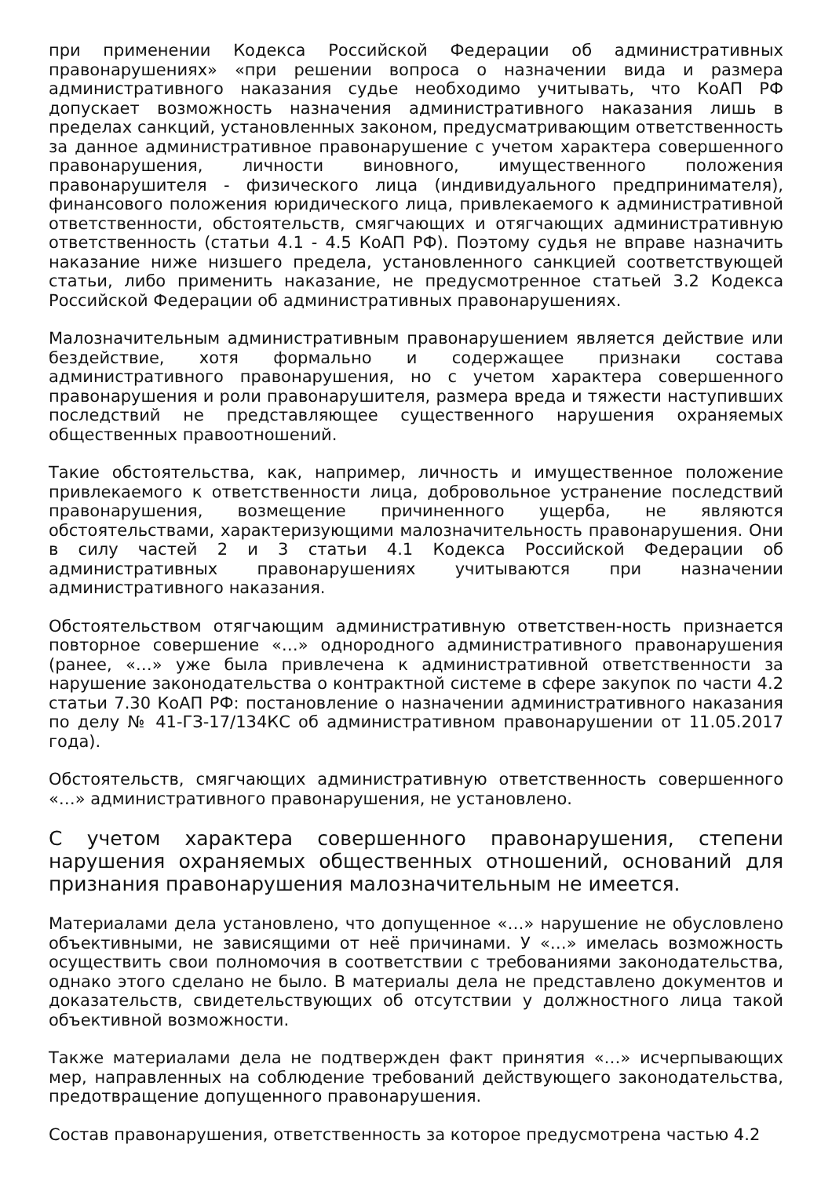при применении Кодекса Российской Федерации об административных правонарушениях» «при решении вопроса о назначении вида и размера административного наказания судье необходимо учитывать, что КоАП РФ допускает возможность назначения административного наказания лишь в пределах санкций, установленных законом, предусматривающим ответственность за данное административное правонарушение с учетом характера совершенного правонарушения, личности виновного, имущественного положения правонарушителя - физического лица (индивидуального предпринимателя), финансового положения юридического лица, привлекаемого к административной ответственности, обстоятельств, смягчающих и отягчающих административную ответственность (статьи 4.1 - 4.5 КоАП РФ). Поэтому судья не вправе назначить наказание ниже низшего предела, установленного санкцией соответствующей статьи, либо применить наказание, не предусмотренное статьей 3.2 Кодекса Российской Федерации об административных правонарушениях.
Малозначительным административным правонарушением является действие или бездействие, хотя формально и содержащее признаки состава административного правонарушения, но с учетом характера совершенного правонарушения и роли правонарушителя, размера вреда и тяжести наступивших последствий не представляющее существенного нарушения охраняемых общественных правоотношений.
Такие обстоятельства, как, например, личность и имущественное положение привлекаемого к ответственности лица, добровольное устранение последствий правонарушения, возмещение причиненного ущерба, не являются обстоятельствами, характеризующими малозначительность правонарушения. Они в силу частей 2 и 3 статьи 4.1 Кодекса Российской Федерации об административных правонарушениях учитываются при назначении административного наказания.
Обстоятельством отягчающим административную ответствен-ность признается повторное совершение «…» однородного административного правонарушения (ранее, «…» уже была привлечена к административной ответственности за нарушение законодательства о контрактной системе в сфере закупок по части 4.2 статьи 7.30 КоАП РФ: постановление о назначении административного наказания по делу № 41-ГЗ-17/134КС об административном правонарушении от 11.05.2017 года).
Обстоятельств, смягчающих административную ответственность совершенного «…» административного правонарушения, не установлено.
С учетом характера совершенного правонарушения, степени нарушения охраняемых общественных отношений, оснований для признания правонарушения малозначительным не имеется.
Материалами дела установлено, что допущенное «…» нарушение не обусловлено объективными, не зависящими от неё причинами. У «…» имелась возможность осуществить свои полномочия в соответствии с требованиями законодательства, однако этого сделано не было. В материалы дела не представлено документов и доказательств, свидетельствующих об отсутствии у должностного лица такой объективной возможности.
Также материалами дела не подтвержден факт принятия «…» исчерпывающих мер, направленных на соблюдение требований действующего законодательства, предотвращение допущенного правонарушения.
Состав правонарушения, ответственность за которое предусмотрена частью 4.2